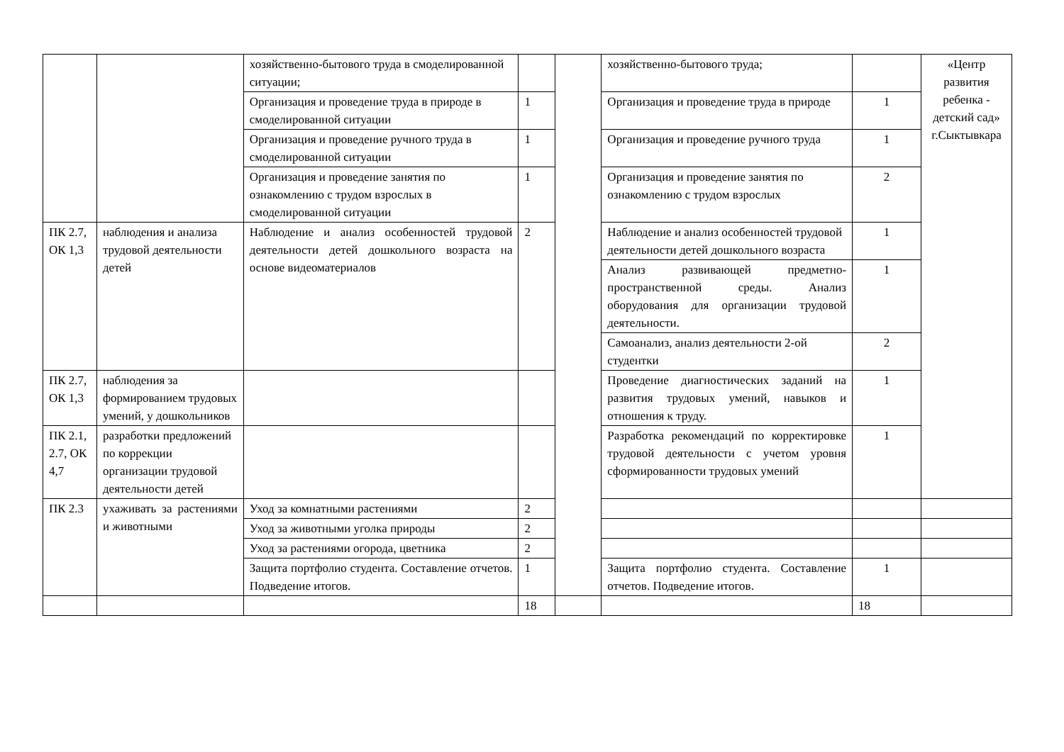| | | хозяйственно-бытового труда в смоделированной ситуации; | | | хозяйственно-бытового труда; | | «Центр развития ребенка - детский сад» г.Сыктывкара |
| | | Организация и проведение труда в природе в смоделированной ситуации | 1 | | Организация и проведение труда в природе | 1 | |
| | | Организация и проведение ручного труда в смоделированной ситуации | 1 | | Организация и проведение ручного труда | 1 | |
| | | Организация и проведение занятия по ознакомлению с трудом взрослых в смоделированной ситуации | 1 | | Организация и проведение занятия по ознакомлению с трудом взрослых | 2 | |
| ПК 2.7, ОК 1,3 | наблюдения и анализа трудовой деятельности детей | Наблюдение и анализ особенностей трудовой деятельности детей дошкольного возраста на основе видеоматериалов | 2 | | Наблюдение и анализ особенностей трудовой деятельности детей дошкольного возраста | 1 | |
| | | | | | Анализ развивающей предметно-пространственной среды. Анализ оборудования для организации трудовой деятельности. | 1 | |
| | | | | | Самоанализ, анализ деятельности 2-ой студентки | 2 | |
| ПК 2.7, ОК 1,3 | наблюдения за формированием трудовых умений, у дошкольников | | | | Проведение диагностических заданий на развития трудовых умений, навыков и отношения к труду. | 1 | |
| ПК 2.1, 2.7, ОК 4,7 | разработки предложений по коррекции организации трудовой деятельности детей | | | | Разработка рекомендаций по корректировке трудовой деятельности с учетом уровня сформированности трудовых умений | 1 | |
| ПК 2.3 | ухаживать за растениями и животными | Уход за комнатными растениями | 2 | | | | |
| | | Уход за животными уголка природы | 2 | | | | |
| | | Уход за растениями огорода, цветника | 2 | | | | |
| | | Защита портфолио студента. Составление отчетов. Подведение итогов. | 1 | | Защита портфолио студента. Составление отчетов. Подведение итогов. | 1 | |
| | | | 18 | | | 18 | |